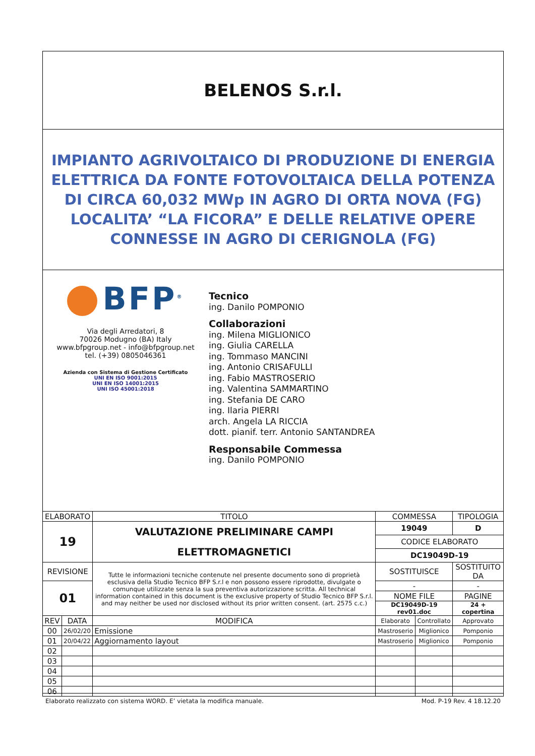BELENOS S.r.l.
IMPIANTO AGRIVOLTAICO DI PRODUZIONE DI ENERGIA ELETTRICA DA FONTE FOTOVOLTAICA DELLA POTENZA DI CIRCA 60,032 MWp IN AGRO DI ORTA NOVA (FG) LOCALITA’ “LA FICORA” E DELLE RELATIVE OPERE CONNESSE IN AGRO DI CERIGNOLA (FG)
BFP<sup>®</sup>
Via degli Arredatori, 8
70026 Modugno (BA) Italy
www.bfpgroup.net - info@bfpgroup.net
tel. (+39) 0805046361
Azienda con Sistema di Gestione Certificato
UNI EN ISO 9001:2015
UNI EN ISO 14001:2015
UNI ISO 45001:2018
Tecnico
ing. Danilo POMPONIO
Collaborazioni
ing. Milena MIGLIONICO
ing. Giulia CARELLA
ing. Tommaso MANCINI
ing. Antonio CRISAFULLI
ing. Fabio MASTROSERIO
ing. Valentina SAMMARTINO
ing. Stefania DE CARO
ing. Ilaria PIERRI
arch. Angela LA RICCIA
dott. pianif. terr. Antonio SANTANDREA
Responsabile Commessa
ing. Danilo POMPONIO
| ELABORATO | | TITOLO | COMMESSA | | TIPOLOGIA |
| 19 | | VALUTAZIONE PRELIMINARE CAMPI ELETTROMAGNETICI | 19049 | | D |
| | | | CODICE ELABORATO | | |
| | | | DC19049D-19 | | |
| REVISIONE | | Tutte le informazioni tecniche contenute nel presente documento sono di proprietà esclusiva della Studio Tecnico BFP S.r.l e non possono essere riprodotte, divulgate o comunque utilizzate senza la sua preventiva autorizzazione scritta. All technical information contained in this document is the exclusive property of Studio Tecnico BFP S.r.l. and may neither be used nor disclosed without its prior written consent. (art. 2575 c.c.) | SOSTITUISCE | | SOSTITUITO DA |
| 01 | | | - | | - |
| | | | NOME FILE | | PAGINE |
| | | | DC19049D-19 rev01.doc | | 24 + copertina |
| REV | DATA | MODIFICA | Elaborato | Controllato | Approvato |
| 00 | 26/02/20 | Emissione | Mastroserio | Miglionico | Pomponio |
| 01 | 20/04/22 | Aggiornamento layout | Mastroserio | Miglionico | Pomponio |
| 02 | | | | | |
| 03 | | | | | |
| 04 | | | | | |
| 05 | | | | | |
| 06 | | | | | |
Elaborato realizzato con sistema WORD. E’ vietata la modifica manuale. Mod. P-19 Rev. 4 18.12.20